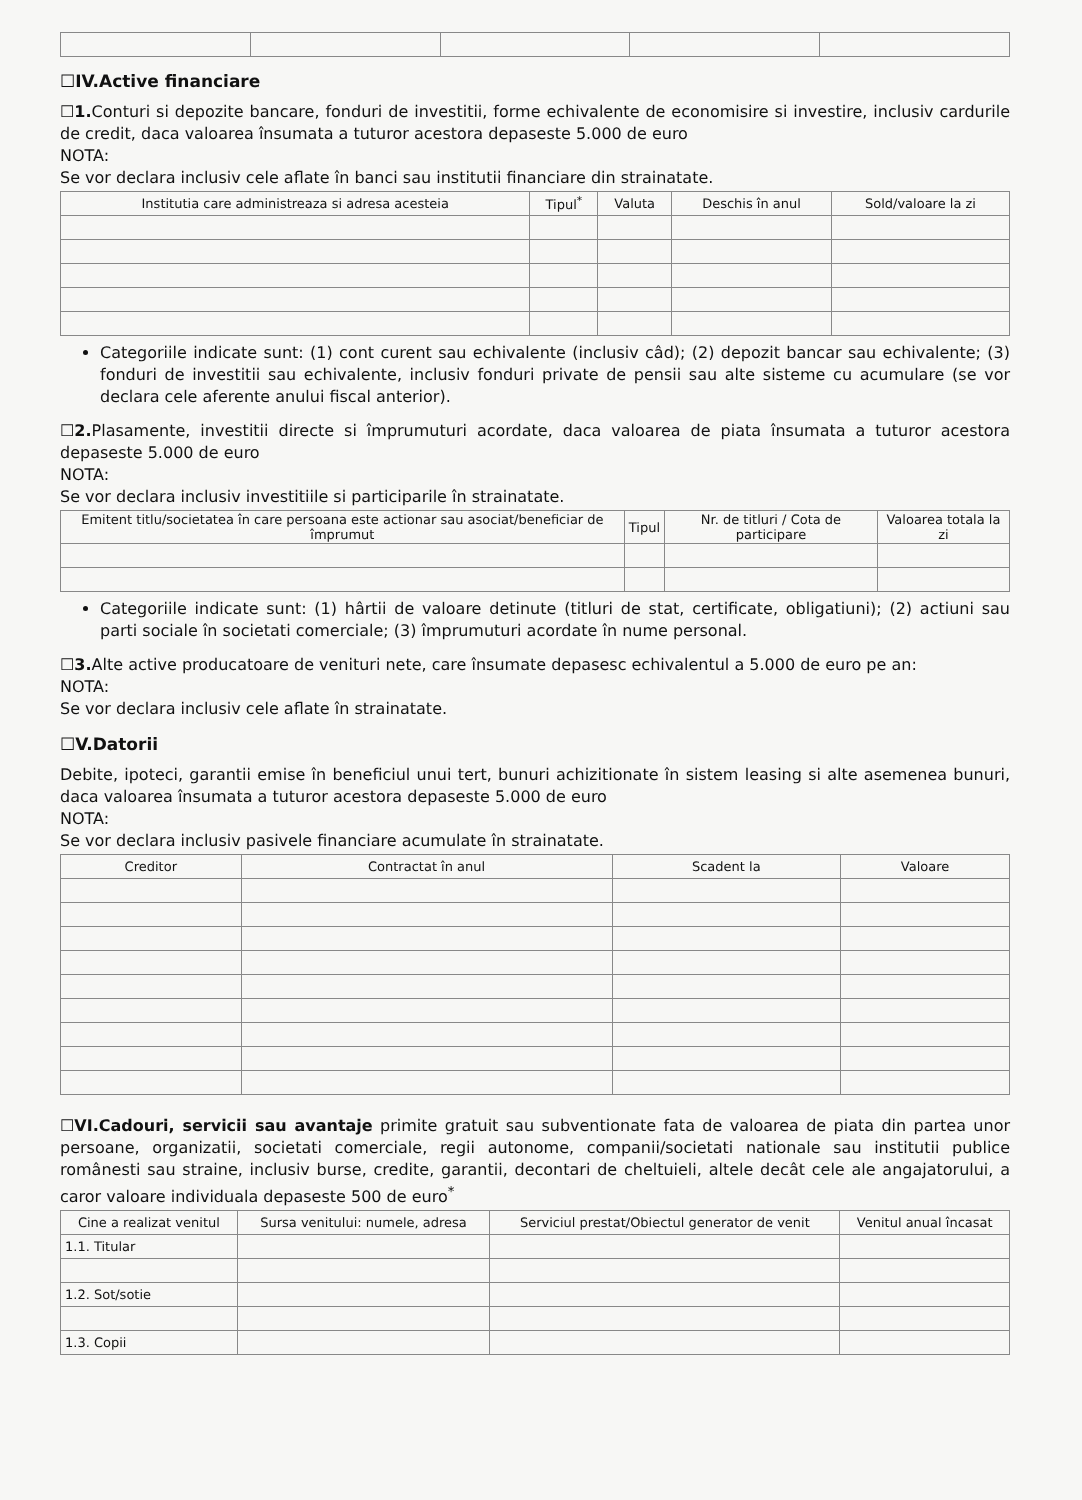☐IV.Active financiare
☐1. Conturi si depozite bancare, fonduri de investitii, forme echivalente de economisire si investire, inclusiv cardurile de credit, daca valoarea însumata a tuturor acestora depaseste 5.000 de euro
NOTA:
Se vor declara inclusiv cele aflate în banci sau institutii financiare din strainatate.
| Institutia care administreaza si adresa acesteia | Tipul<sup>*</sup> | Valuta | Deschis în anul | Sold/valoare la zi |
| --- | --- | --- | --- | --- |
Categoriile indicate sunt: (1) cont curent sau echivalente (inclusiv câd); (2) depozit bancar sau echivalente; (3) fonduri de investitii sau echivalente, inclusiv fonduri private de pensii sau alte sisteme cu acumulare (se vor declara cele aferente anului fiscal anterior).
☐2. Plasamente, investitii directe si împrumuturi acordate, daca valoarea de piata însumata a tuturor acestora depaseste 5.000 de euro
NOTA:
Se vor declara inclusiv investitiile si participarile în strainatate.
| Emitent titlu/societatea în care persoana este actionar sau asociat/beneficiar de împrumut | Tipul | Nr. de titluri / Cota de participare | Valoarea totala la zi |
| --- | --- | --- | --- |
Categoriile indicate sunt: (1) hârtii de valoare detinute (titluri de stat, certificate, obligatiuni); (2) actiuni sau parti sociale în societati comerciale; (3) împrumuturi acordate în nume personal.
☐3. Alte active producatoare de venituri nete, care însumate depasesc echivalentul a 5.000 de euro pe an:
NOTA:
Se vor declara inclusiv cele aflate în strainatate.
☐V.Datorii
Debite, ipoteci, garantii emise în beneficiul unui tert, bunuri achizitionate în sistem leasing si alte asemenea bunuri, daca valoarea însumata a tuturor acestora depaseste 5.000 de euro
NOTA:
Se vor declara inclusiv pasivele financiare acumulate în strainatate.
| Creditor | Contractat în anul | Scadent la | Valoare |
| --- | --- | --- | --- |
☐VI.Cadouri, servicii sau avantaje primite gratuit sau subventionate fata de valoarea de piata din partea unor persoane, organizatii, societati comerciale, regii autonome, companii/societati nationale sau institutii publice românesti sau straine, inclusiv burse, credite, garantii, decontari de cheltuieli, altele decât cele ale angajatorului, a caror valoare individuala depaseste 500 de euro<sup>*</sup>
| Cine a realizat venitul | Sursa venitului: numele, adresa | Serviciul prestat/Obiectul generator de venit | Venitul anual încasat |
| --- | --- | --- | --- |
| 1.1. Titular | | | |
| 1.2. Sot/sotie | | | |
| 1.3. Copii | | | |